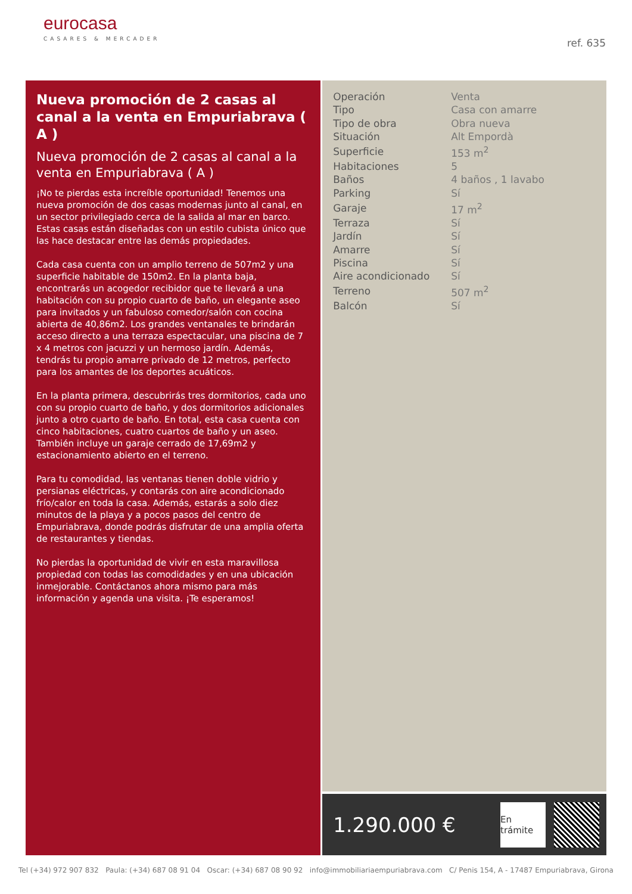eurocasa
CASARES & MERCADER
ref. 635
Nueva promoción de 2 casas al canal a la venta en Empuriabrava ( A )
Nueva promoción de 2 casas al canal a la venta en Empuriabrava ( A )
¡No te pierdas esta increíble oportunidad! Tenemos una nueva promoción de dos casas modernas junto al canal, en un sector privilegiado cerca de la salida al mar en barco. Estas casas están diseñadas con un estilo cubista único que las hace destacar entre las demás propiedades.
Cada casa cuenta con un amplio terreno de 507m2 y una superficie habitable de 150m2. En la planta baja, encontrarás un acogedor recibidor que te llevará a una habitación con su propio cuarto de baño, un elegante aseo para invitados y un fabuloso comedor/salón con cocina abierta de 40,86m2. Los grandes ventanales te brindarán acceso directo a una terraza espectacular, una piscina de 7 x 4 metros con jacuzzi y un hermoso jardín. Además, tendrás tu propio amarre privado de 12 metros, perfecto para los amantes de los deportes acuáticos.
En la planta primera, descubrirás tres dormitorios, cada uno con su propio cuarto de baño, y dos dormitorios adicionales junto a otro cuarto de baño. En total, esta casa cuenta con cinco habitaciones, cuatro cuartos de baño y un aseo. También incluye un garaje cerrado de 17,69m2 y estacionamiento abierto en el terreno.
Para tu comodidad, las ventanas tienen doble vidrio y persianas eléctricas, y contarás con aire acondicionado frío/calor en toda la casa. Además, estarás a solo diez minutos de la playa y a pocos pasos del centro de Empuriabrava, donde podrás disfrutar de una amplia oferta de restaurantes y tiendas.
No pierdas la oportunidad de vivir en esta maravillosa propiedad con todas las comodidades y en una ubicación inmejorable. Contáctanos ahora mismo para más información y agenda una visita. ¡Te esperamos!
| Operación | Venta |
| Tipo | Casa con amarre |
| Tipo de obra | Obra nueva |
| Situación | Alt Empordà |
| Superficie | 153 m<sup>2</sup> |
| Habitaciones | 5 |
| Baños | 4 baños , 1 lavabo |
| Parking | Sí |
| Garaje | 17 m<sup>2</sup> |
| Terraza | Sí |
| Jardín | Sí |
| Amarre | Sí |
| Piscina | Sí |
| Aire acondicionado | Sí |
| Terreno | 507 m<sup>2</sup> |
| Balcón | Sí |
1.290.000 €
En trámite
Tel (+34) 972 907 832 Paula: (+34) 687 08 91 04 Oscar: (+34) 687 08 90 92 info@immobiliariaempuriabrava.com C/ Penis 154, A - 17487 Empuriabrava, Girona